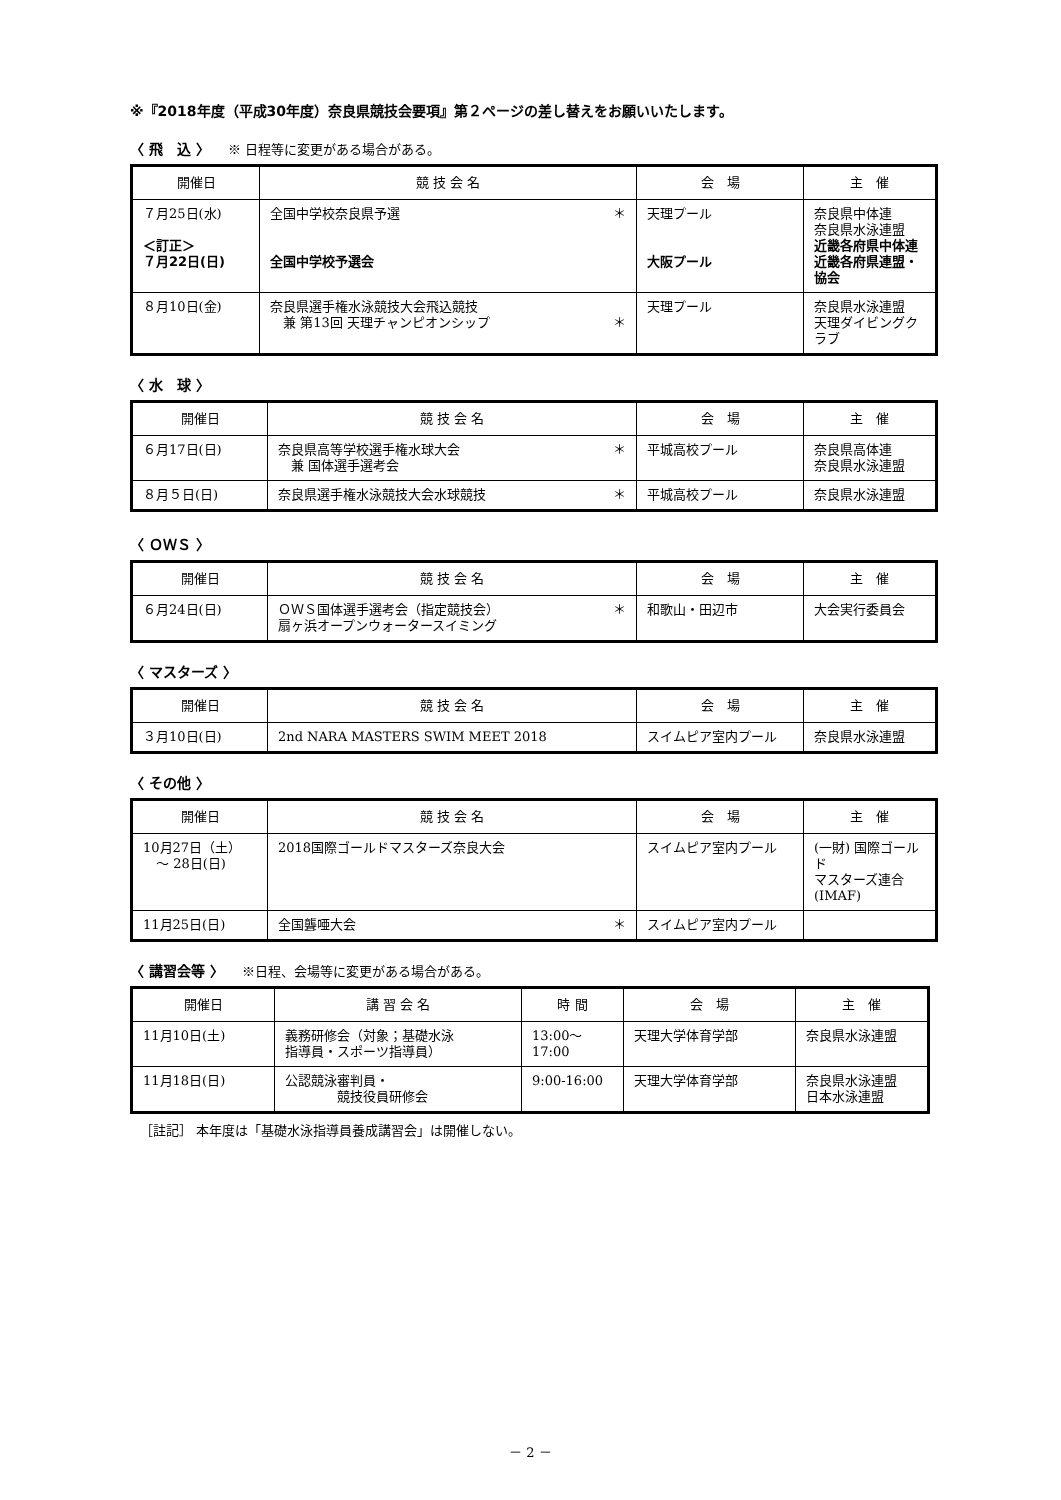※『2018年度（平成30年度）奈良県競技会要項』第２ページの差し替えをお願いいたします。
〈 飛　込 〉 ※ 日程等に変更がある場合がある。
| 開催日 | 競 技 会 名 | 会 場 | 主 催 |
| --- | --- | --- | --- |
| ７月25日(水) ＜訂正＞ ７月22日(日) | ＊ 全国中学校奈良県予選 全国中学校予選会 | 天理プール 大阪プール | 奈良県中体連 奈良県水泳連盟 近畿各府県中体連 近畿各府県連盟・協会 |
| ８月10日(金) | 奈良県選手権水泳競技大会飛込競技 ＊ 兼 第13回 天理チャンピオンシップ | 天理プール | 奈良県水泳連盟 天理ダイビングクラブ |
〈 水　球 〉
| 開催日 | 競 技 会 名 | 会 場 | 主 催 |
| --- | --- | --- | --- |
| ６月17日(日) | ＊ 奈良県高等学校選手権水球大会 兼 国体選手選考会 | 平城高校プール | 奈良県高体連 奈良県水泳連盟 |
| ８月５日(日) | ＊ 奈良県選手権水泳競技大会水球競技 | 平城高校プール | 奈良県水泳連盟 |
〈 ＯＷＳ 〉
| 開催日 | 競 技 会 名 | 会 場 | 主 催 |
| --- | --- | --- | --- |
| ６月24日(日) | ＊ ＯＷＳ国体選手選考会（指定競技会） 扇ヶ浜オープンウォータースイミング | 和歌山・田辺市 | 大会実行委員会 |
〈 マスターズ 〉
| 開催日 | 競 技 会 名 | 会 場 | 主 催 |
| --- | --- | --- | --- |
| ３月10日(日) | 2nd NARA MASTERS SWIM MEET 2018 | スイムピア室内プール | 奈良県水泳連盟 |
〈 その他 〉
| 開催日 | 競 技 会 名 | 会 場 | 主 催 |
| --- | --- | --- | --- |
| 10月27日（土） ～ 28日(日) | 2018国際ゴールドマスターズ奈良大会 | スイムピア室内プール | (一財) 国際ゴールド マスターズ連合(IMAF) |
| 11月25日(日) | ＊ 全国聾唖大会 | スイムピア室内プール | |
〈 講習会等 〉 ※日程、会場等に変更がある場合がある。
| 開催日 | 講 習 会 名 | 時 間 | 会 場 | 主 催 |
| --- | --- | --- | --- | --- |
| 11月10日(土) | 義務研修会（対象；基礎水泳 指導員・スポーツ指導員） | 13:00～17:00 | 天理大学体育学部 | 奈良県水泳連盟 |
| 11月18日(日) | 公認競泳審判員・ 競技役員研修会 | 9:00-16:00 | 天理大学体育学部 | 奈良県水泳連盟 日本水泳連盟 |
［註記］ 本年度は「基礎水泳指導員養成講習会」は開催しない。
－ 2 －